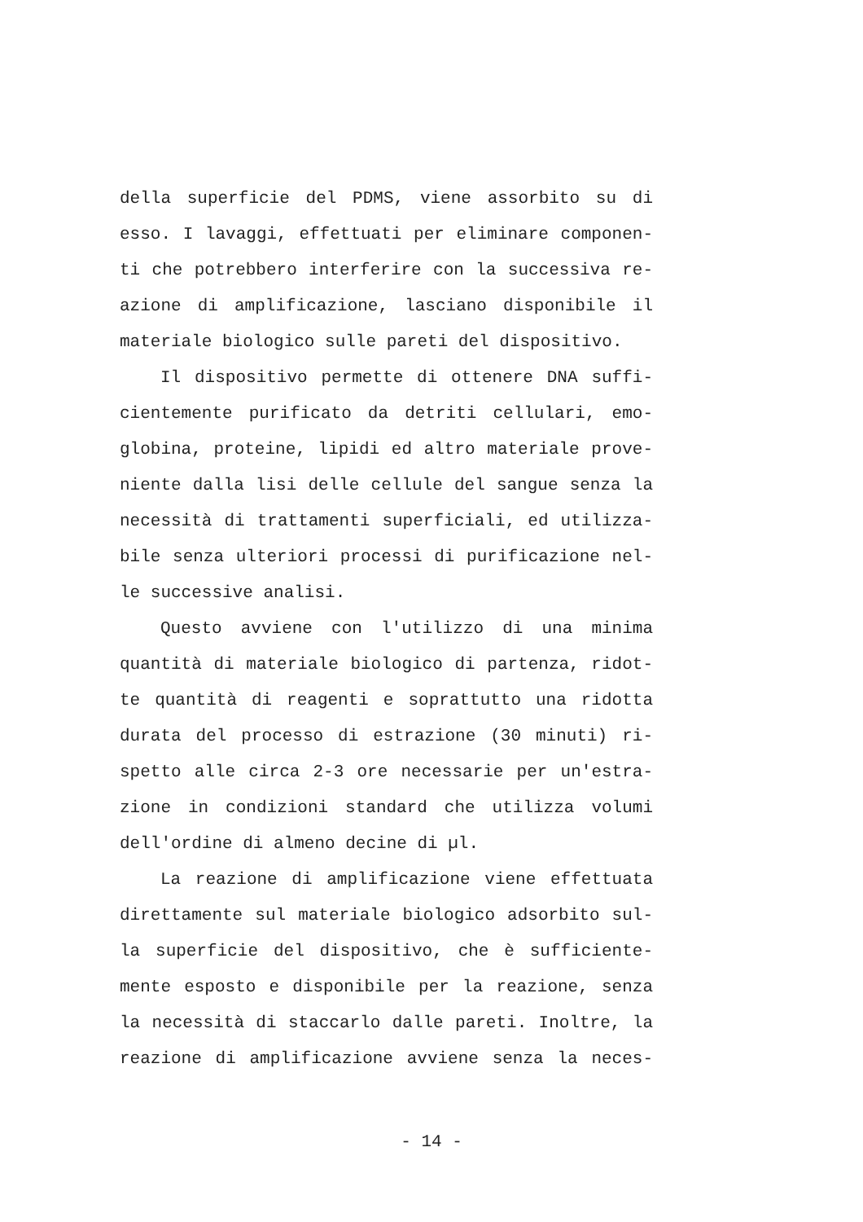della superficie del PDMS, viene assorbito su di
esso. I lavaggi, effettuati per eliminare componen-
ti che potrebbero interferire con la successiva re-
azione di amplificazione, lasciano disponibile il
materiale biologico sulle pareti del dispositivo.
Il dispositivo permette di ottenere DNA suffi-
cientemente purificato da detriti cellulari, emo-
globina, proteine, lipidi ed altro materiale prove-
niente dalla lisi delle cellule del sangue senza la
necessità di trattamenti superficiali, ed utilizza-
bile senza ulteriori processi di purificazione nel-
le successive analisi.
Questo avviene con l'utilizzo di una minima
quantità di materiale biologico di partenza, ridot-
te quantità di reagenti e soprattutto una ridotta
durata del processo di estrazione (30 minuti) ri-
spetto alle circa 2-3 ore necessarie per un'estra-
zione in condizioni standard che utilizza volumi
dell'ordine di almeno decine di µl.
La reazione di amplificazione viene effettuata
direttamente sul materiale biologico adsorbito sul-
la superficie del dispositivo, che è sufficiente-
mente esposto e disponibile per la reazione, senza
la necessità di staccarlo dalle pareti. Inoltre, la
reazione di amplificazione avviene senza la neces-
- 14 -